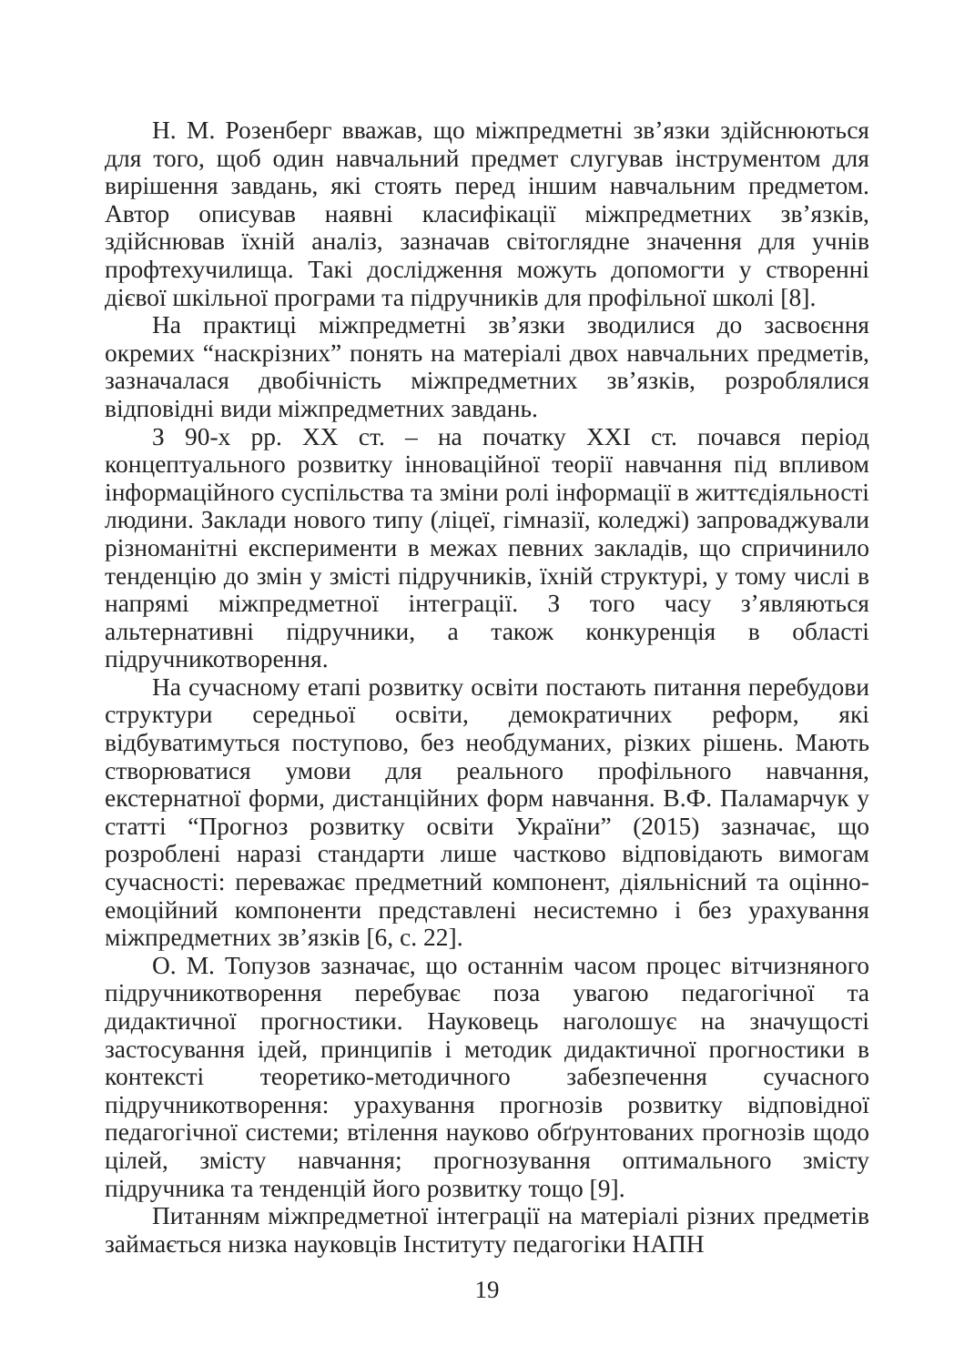Н. М. Розенберг вважав, що міжпредметні зв’язки здійснюються для того, щоб один навчальний предмет слугував інструментом для вирішення завдань, які стоять перед іншим навчальним предметом. Автор описував наявні класифікації міжпредметних зв’язків, здійснював їхній аналіз, зазначав світоглядне значення для учнів профтехучилища. Такі дослідження можуть допомогти у створенні дієвої шкільної програми та підручників для профільної школі [8].
На практиці міжпредметні зв’язки зводилися до засвоєння окремих “наскрізних” понять на матеріалі двох навчальних предметів, зазначалася двобічність міжпредметних зв’язків, розроблялися відповідні види міжпредметних завдань.
З 90-х рр. ХХ ст. – на початку ХХІ ст. почався період концептуального розвитку інноваційної теорії навчання під впливом інформаційного суспільства та зміни ролі інформації в життєдіяльності людини. Заклади нового типу (ліцеї, гімназії, коледжі) запроваджували різноманітні експерименти в межах певних закладів, що спричинило тенденцію до змін у змісті підручників, їхній структурі, у тому числі в напрямі міжпредметної інтеграції. З того часу з’являються альтернативні підручники, а також конкуренція в області підручникотворення.
На сучасному етапі розвитку освіти постають питання перебудови структури середньої освіти, демократичних реформ, які відбуватимуться поступово, без необдуманих, різких рішень. Мають створюватися умови для реального профільного навчання, екстернатної форми, дистанційних форм навчання. В.Ф. Паламарчук у статті “Прогноз розвитку освіти України” (2015) зазначає, що розроблені наразі стандарти лише частково відповідають вимогам сучасності: переважає предметний компонент, діяльнісний та оцінно-емоційний компоненти представлені несистемно і без урахування міжпредметних зв’язків [6, с. 22].
О. М. Топузов зазначає, що останнім часом процес вітчизняного підручникотворення перебуває поза увагою педагогічної та дидактичної прогностики. Науковець наголошує на значущості застосування ідей, принципів і методик дидактичної прогностики в контексті теоретико-методичного забезпечення сучасного підручникотворення: урахування прогнозів розвитку відповідної педагогічної системи; втілення науково обґрунтованих прогнозів щодо цілей, змісту навчання; прогнозування оптимального змісту підручника та тенденцій його розвитку тощо [9].
Питанням міжпредметної інтеграції на матеріалі різних предметів займається низка науковців Інституту педагогіки НАПН
19